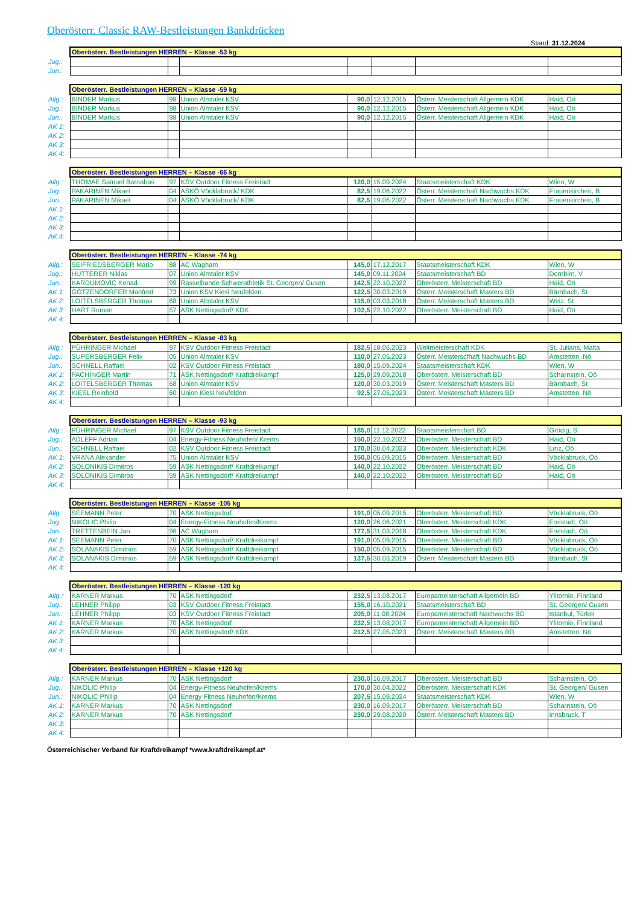Oberösterr. Classic RAW-Bestleistungen Bankdrücken
Stand: 31.12.2024
| | Oberösterr. Bestleistungen HERREN – Klasse -53 kg | | | | | | |
| Jug.: | | | | | | | |
| Jun.: | | | | | | | |
| | Oberösterr. Bestleistungen HERREN – Klasse -59 kg | | | | | | |
| Allg.: | BINDER Markus | 98 | Union Almtaler KSV | 90,0 | 12.12.2015 | Österr. Meisterschaft Allgemein KDK | Haid, Oö |
| Jug.: | BINDER Markus | 98 | Union Almtaler KSV | 90,0 | 12.12.2015 | Österr. Meisterschaft Allgemein KDK | Haid, Oö |
| Jun.: | BINDER Markus | 98 | Union Almtaler KSV | 90,0 | 12.12.2015 | Österr. Meisterschaft Allgemein KDK | Haid, Oö |
| AK 1: | | | | | | | |
| AK 2: | | | | | | | |
| AK 3: | | | | | | | |
| AK 4: | | | | | | | |
| | Oberösterr. Bestleistungen HERREN – Klasse -66 kg | | | | | | |
| Allg.: | THOMAE Samuel Barnabas | 97 | KSV Outdoor Fitness Freistadt | 120,0 | 15.09.2024 | Staatsmeisterschaft KDK | Wien, W |
| Jug.: | PAKARINEN Mikael | 04 | ASKÖ Vöcklabruck/ KDK | 82,5 | 19.06.2022 | Österr. Meisterschaft Nachwuchs KDK | Frauenkirchen, B |
| Jun.: | PAKARINEN Mikael | 04 | ASKÖ Vöcklabruck/ KDK | 82,5 | 19.06.2022 | Österr. Meisterschaft Nachwuchs KDK | Frauenkirchen, B |
| AK 1: | | | | | | | |
| AK 2: | | | | | | | |
| AK 3: | | | | | | | |
| AK 4: | | | | | | | |
| | Oberösterr. Bestleistungen HERREN – Klasse -74 kg | | | | | | |
| Allg.: | SEIFRIEDSBERGER Mario | 88 | AC Wagham | 145,0 | 17.12.2017 | Staatsmeisterschaft KDK | Wien, W |
| Jug.: | HUTTERER Niklas | 07 | Union Almtaler KSV | 145,0 | 09.11.2024 | Staatsmeisterschaft BD | Dornbirn, V |
| Jun.: | KARDUMOVIC Kenad | 99 | Rasselbande Schwerathletik St. Georgen/ Gusen | 142,5 | 22.10.2022 | Oberösterr. Meisterschaft BD | Haid, Oö |
| AK 1: | GÖTZENDORFER Manfred | 73 | Union KSV Kiesl Neufelden | 122,5 | 30.03.2019 | Österr. Meisterschaft Masters BD | Bärnbach, St |
| AK 2: | LOITELSBERGER Thomas | 68 | Union Almtaler KSV | 115,0 | 03.03.2018 | Österr. Meisterschaft Masters BD | Weiz, St |
| AK 3: | HART Roman | 57 | ASK Nettingsdorf/ KDK | 102,5 | 22.10.2022 | Oberösterr. Meisterschaft BD | Haid, Oö |
| AK 4: | | | | | | | |
| | Oberösterr. Bestleistungen HERREN – Klasse -83 kg | | | | | | |
| Allg.: | PÜHRINGER Michael | 97 | KSV Outdoor Fitness Freistadt | 182,5 | 18.06.2023 | Weltmeisterschaft KDK | St. Julians, Malta |
| Jug.: | SUPERSBERGER Felix | 05 | Union Almtaler KSV | 110,0 | 27.05.2023 | Österr. Meisterscfhaft Nachwuchs BD | Amstetten, Nö |
| Jun.: | SCHNELL Raffael | 02 | KSV Outdoor Fitness Freistadt | 180,0 | 15.09.2024 | Staatsmeisterschaft KDK | Wien, W |
| AK 1: | PACHINGER Martin | 71 | ASK Nettingsdorf/ Kraftdreikampf | 125,0 | 29.09.2018 | Oberösterr. Meisterschaft BD | Scharnstein, Oö |
| AK 2: | LOITELSBERGER Thomas | 68 | Union Almtaler KSV | 120,0 | 30.03.2019 | Österr. Meisterschaft Masters BD | Bärnbach, St |
| AK 3: | KIESL Reinhold | 60 | Union Kiesl Neufelden | 92,5 | 27.05.2023 | Österr. Meisterschaft Masters BD | Amstetten, Nö |
| AK 4: | | | | | | | |
| | Oberösterr. Bestleistungen HERREN – Klasse -93 kg | | | | | | |
| Allg.: | PÜHRINGER Michael | 97 | KSV Outdoor Fitness Freistadt | 185,0 | 11.12.2022 | Staatsmeisterschaft BD | Grödig, S |
| Jug.: | ADLEFF Adrian | 04 | Energy-Fitness Neuhofen/ Krems | 150,0 | 22.10.2022 | Oberösterr. Meisterschaft BD | Haid, Oö |
| Jun.: | SCHNELL Raffael | 02 | KSV Outdoor Fitness Freistadt | 170,0 | 30.04.2023 | Oberösterr. Meisterschaft KDK | Linz, Oö |
| AK 1: | VRANA Alexander | 75 | Union Almtaler KSV | 150,0 | 05.09.2015 | Oberösterr. Meisterschaft BD | Vöcklabruck, Oö |
| AK 2: | SOLONIKIS Dimitros | 59 | ASK Nettingsdorf/ Kraftdreikampf | 140,0 | 22.10.2022 | Oberösterr. Meisterschaft BD | Haid, Oö |
| AK 3: | SOLONIKIS Dimitros | 59 | ASK Nettingsdorf/ Kraftdreikampf | 140,0 | 22.10.2022 | Oberösterr. Meisterschaft BD | Haid, Oö |
| AK 4: | | | | | | | |
| | Oberösterr. Bestleistungen HERREN – Klasse -105 kg | | | | | | |
| Allg.: | SEEMANN Peter | 70 | ASK Nettingsdorf | 191,0 | 05.09.2015 | Oberösterr. Meisterschaft BD | Vöcklabruck, Oö |
| Jug.: | NIKOLIC Philip | 04 | Energy-Fitness Neuhofen/Krems | 120,0 | 26.06.2021 | Oberösterr. Meisterschaft KDK | Freistadt, Oö |
| Jun.: | TRETTENBEIN Jan | 96 | AC Wagham | 177,5 | 31.03.2018 | Oberösterr. Meisterschaft KDK | Freistadt, Oö |
| AK 1: | SEEMANN Peter | 70 | ASK Nettingsdorf/ Kraftdreikampf | 191,0 | 05.09.2015 | Oberösterr. Meisterschaft BD | Vöcklabruck, Oö |
| AK 2: | SOLANAKIS Dimitrios | 59 | ASK Nettingsdorf/ Kraftdreikampf | 150,0 | 05.09.2015 | Oberösterr. Meisterschaft BD | Vöcklabruck, Oö |
| AK 3: | SOLANAKIS Dimitrios | 59 | ASK Nettingsdorf/ Kraftdreikampf | 137,5 | 30.03.2019 | Österr. Meisterschaft Masters BD | Bärnbach, St |
| AK 4: | | | | | | | |
| | Oberösterr. Bestleistungen HERREN – Klasse -120 kg | | | | | | |
| Allg.: | KARNER Markus | 70 | ASK Nettingsdorf | 232,5 | 13.08.2017 | Europameisterschaft Allgemein BD | Ylitornio, Finnland |
| Jug.: | LEHNER Philipp | 03 | KSV Outdoor Fitness Freistadt | 155,0 | 16.10.2021 | Staatsmeisterschaft BD | St. Georgen/ Gusen |
| Jun.: | LEHNER Philipp | 03 | KSV Outdoor Fitness Freistadt | 205,0 | 11.08.2024 | Europameisterschaft Nachwuchs BD | Istanbul, Türkei |
| AK 1: | KARNER Markus | 70 | ASK Nettingsdorf | 232,5 | 13.08.2017 | Europameisterschaft Allgemein BD | Ylitornio, Finnland |
| AK 2: | KARNER Markus | 70 | ASK Nettingsdorf/ KDK | 212,5 | 27.05.2023 | Österr. Meisterschaft Masters BD | Amstetten, Nö |
| AK 3: | | | | | | | |
| AK 4: | | | | | | | |
| | Oberösterr. Bestleistungen HERREN – Klasse +120 kg | | | | | | |
| Allg.: | KARNER Markus | 70 | ASK Nettingsdorf | 230,0 | 16.09.2017 | Oberösterr. Meisterschaft BD | Scharnstein, Oö |
| Jug.: | NIKOLIC Philip | 04 | Energy-Fitness Neuhofen/Krems | 170,0 | 30.04.2022 | Oberösterr. Meisterschaft KDK | St. Georgen/ Gusen |
| Jun.: | NIKOLIC Phillip | 04 | Energy Fitness Neuhofen/Krems | 207,5 | 15.09.2024 | Staatsmeisterschaft KDK | Wien, W |
| AK 1: | KARNER Markus | 70 | ASK Nettingsdorf | 230,0 | 16.09.2017 | Oberösterr. Meisterschaft BD | Scharnstein, Oö |
| AK 2: | KARNER Markus | 70 | ASK Nettingsdorf | 230,0 | 29.08.2020 | Österr. Meisterschaft Masters BD | Innsbruck, T |
| AK 3: | | | | | | | |
| AK 4: | | | | | | | |
Österreichischer Verband für Kraftdreikampf *www.kraftdreikampf.at*